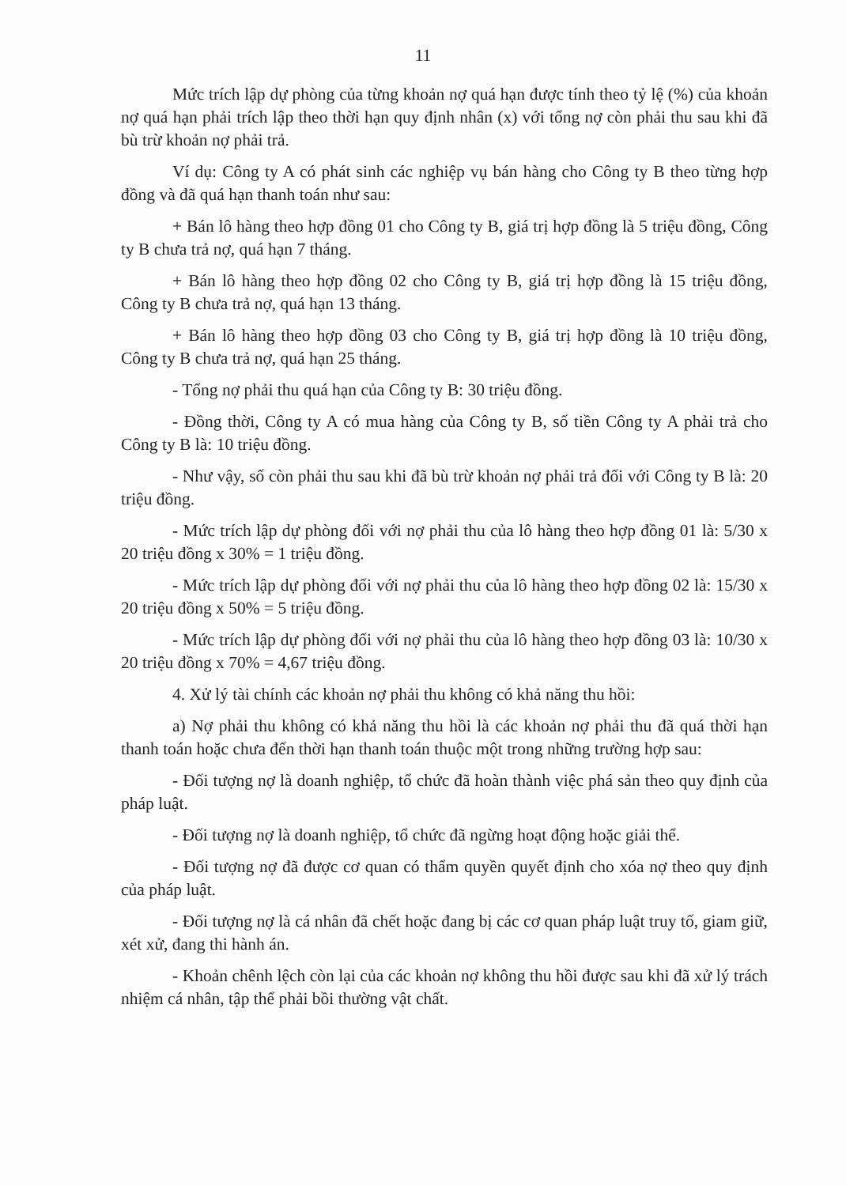11
Mức trích lập dự phòng của từng khoản nợ quá hạn được tính theo tỷ lệ (%) của khoản nợ quá hạn phải trích lập theo thời hạn quy định nhân (x) với tổng nợ còn phải thu sau khi đã bù trừ khoản nợ phải trả.
Ví dụ: Công ty A có phát sinh các nghiệp vụ bán hàng cho Công ty B theo từng hợp đồng và đã quá hạn thanh toán như sau:
+ Bán lô hàng theo hợp đồng 01 cho Công ty B, giá trị hợp đồng là 5 triệu đồng, Công ty B chưa trả nợ, quá hạn 7 tháng.
+ Bán lô hàng theo hợp đồng 02 cho Công ty B, giá trị hợp đồng là 15 triệu đồng, Công ty B chưa trả nợ, quá hạn 13 tháng.
+ Bán lô hàng theo hợp đồng 03 cho Công ty B, giá trị hợp đồng là 10 triệu đồng, Công ty B chưa trả nợ, quá hạn 25 tháng.
- Tổng nợ phải thu quá hạn của Công ty B: 30 triệu đồng.
- Đồng thời, Công ty A có mua hàng của Công ty B, số tiền Công ty A phải trả cho Công ty B là: 10 triệu đồng.
- Như vậy, số còn phải thu sau khi đã bù trừ khoản nợ phải trả đối với Công ty B là: 20 triệu đồng.
- Mức trích lập dự phòng đối với nợ phải thu của lô hàng theo hợp đồng 01 là: 5/30 x 20 triệu đồng x 30% = 1 triệu đồng.
- Mức trích lập dự phòng đối với nợ phải thu của lô hàng theo hợp đồng 02 là: 15/30 x 20 triệu đồng x 50% = 5 triệu đồng.
- Mức trích lập dự phòng đối với nợ phải thu của lô hàng theo hợp đồng 03 là: 10/30 x 20 triệu đồng x 70% = 4,67 triệu đồng.
4. Xử lý tài chính các khoản nợ phải thu không có khả năng thu hồi:
a) Nợ phải thu không có khả năng thu hồi là các khoản nợ phải thu đã quá thời hạn thanh toán hoặc chưa đến thời hạn thanh toán thuộc một trong những trường hợp sau:
- Đối tượng nợ là doanh nghiệp, tổ chức đã hoàn thành việc phá sản theo quy định của pháp luật.
- Đối tượng nợ là doanh nghiệp, tổ chức đã ngừng hoạt động hoặc giải thể.
- Đối tượng nợ đã được cơ quan có thẩm quyền quyết định cho xóa nợ theo quy định của pháp luật.
- Đối tượng nợ là cá nhân đã chết hoặc đang bị các cơ quan pháp luật truy tố, giam giữ, xét xử, đang thi hành án.
- Khoản chênh lệch còn lại của các khoản nợ không thu hồi được sau khi đã xử lý trách nhiệm cá nhân, tập thể phải bồi thường vật chất.